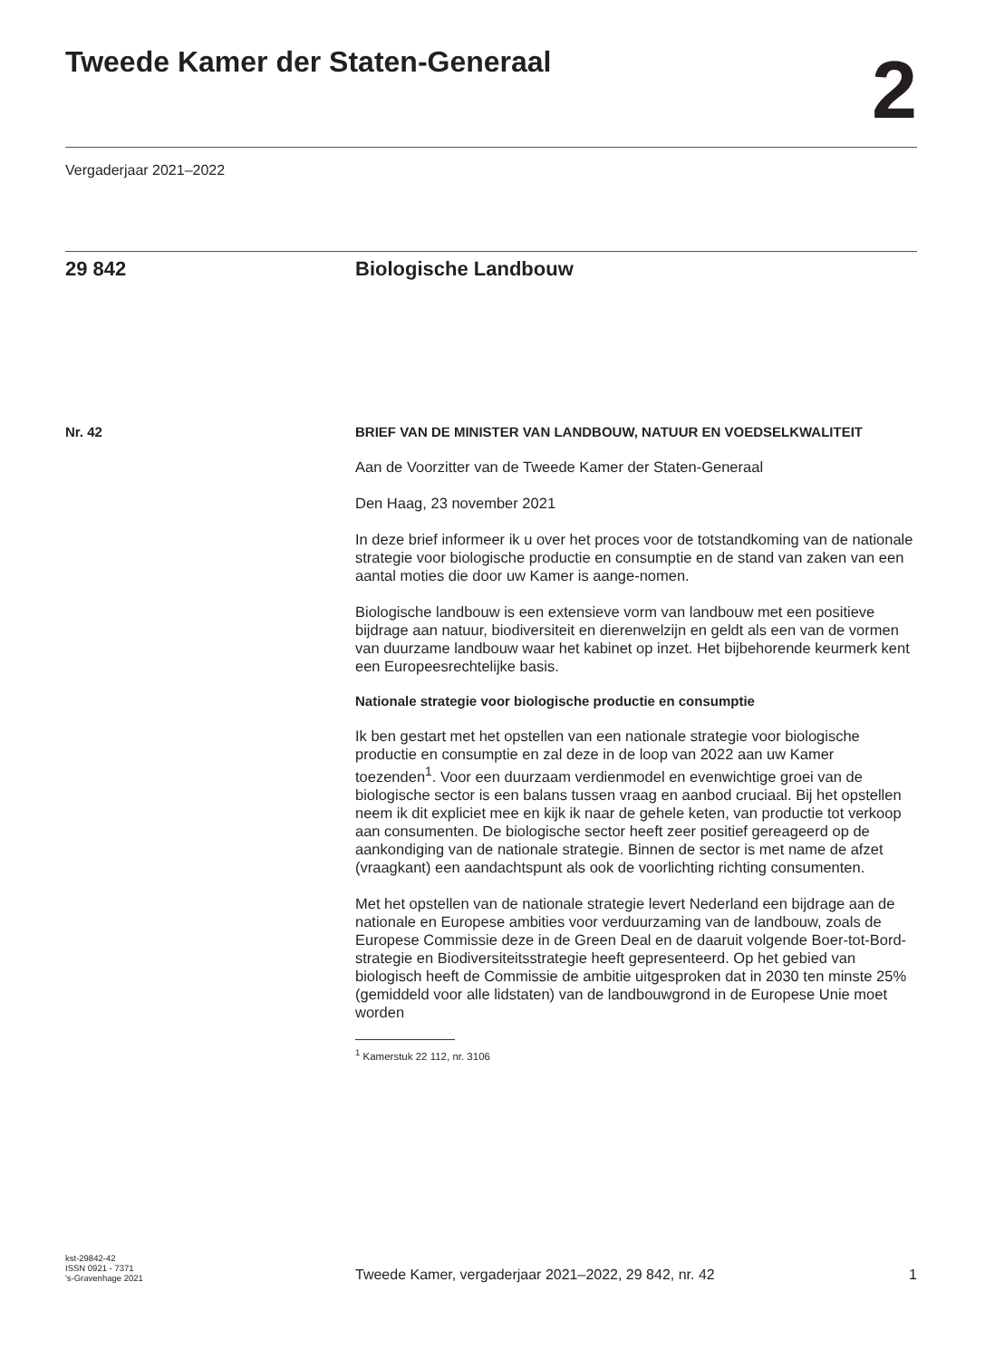Tweede Kamer der Staten-Generaal
2
Vergaderjaar 2021–2022
29 842 Biologische Landbouw
Nr. 42 BRIEF VAN DE MINISTER VAN LANDBOUW, NATUUR EN VOEDSELKWALITEIT
Aan de Voorzitter van de Tweede Kamer der Staten-Generaal
Den Haag, 23 november 2021
In deze brief informeer ik u over het proces voor de totstandkoming van de nationale strategie voor biologische productie en consumptie en de stand van zaken van een aantal moties die door uw Kamer is aange-nomen.
Biologische landbouw is een extensieve vorm van landbouw met een positieve bijdrage aan natuur, biodiversiteit en dierenwelzijn en geldt als een van de vormen van duurzame landbouw waar het kabinet op inzet. Het bijbehorende keurmerk kent een Europeesrechtelijke basis.
Nationale strategie voor biologische productie en consumptie
Ik ben gestart met het opstellen van een nationale strategie voor biologische productie en consumptie en zal deze in de loop van 2022 aan uw Kamer toezenden<sup>1</sup>. Voor een duurzaam verdienmodel en evenwichtige groei van de biologische sector is een balans tussen vraag en aanbod cruciaal. Bij het opstellen neem ik dit expliciet mee en kijk ik naar de gehele keten, van productie tot verkoop aan consumenten. De biologische sector heeft zeer positief gereageerd op de aankondiging van de nationale strategie. Binnen de sector is met name de afzet (vraagkant) een aandachtspunt als ook de voorlichting richting consumenten.
Met het opstellen van de nationale strategie levert Nederland een bijdrage aan de nationale en Europese ambities voor verduurzaming van de landbouw, zoals de Europese Commissie deze in de Green Deal en de daaruit volgende Boer-tot-Bord-strategie en Biodiversiteitsstrategie heeft gepresenteerd. Op het gebied van biologisch heeft de Commissie de ambitie uitgesproken dat in 2030 ten minste 25% (gemiddeld voor alle lidstaten) van de landbouwgrond in de Europese Unie moet worden
<sup>1</sup> Kamerstuk 22 112, nr. 3106
kst-29842-42
ISSN 0921 - 7371
's-Gravenhage 2021
Tweede Kamer, vergaderjaar 2021–2022, 29 842, nr. 42
1